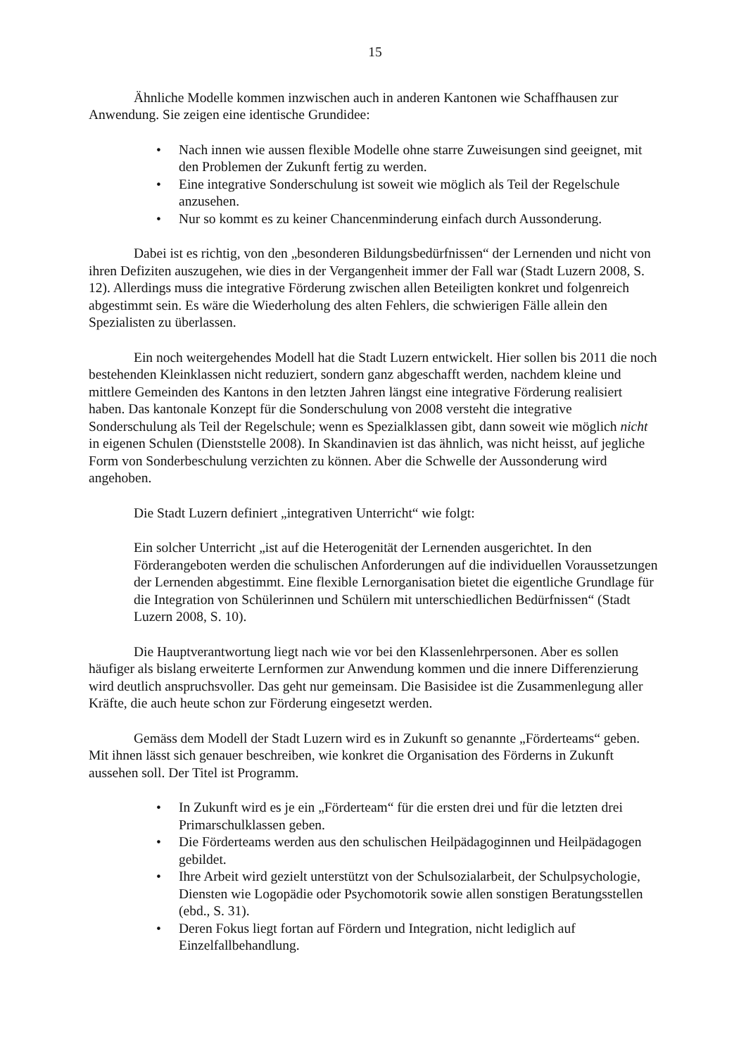15
Ähnliche Modelle kommen inzwischen auch in anderen Kantonen wie Schaffhausen zur Anwendung. Sie zeigen eine identische Grundidee:
• Nach innen wie aussen flexible Modelle ohne starre Zuweisungen sind geeignet, mit den Problemen der Zukunft fertig zu werden.
• Eine integrative Sonderschulung ist soweit wie möglich als Teil der Regelschule anzusehen.
• Nur so kommt es zu keiner Chancenminderung einfach durch Aussonderung.
Dabei ist es richtig, von den „besonderen Bildungsbedürfnissen“ der Lernenden und nicht von ihren Defiziten auszugehen, wie dies in der Vergangenheit immer der Fall war (Stadt Luzern 2008, S. 12). Allerdings muss die integrative Förderung zwischen allen Beteiligten konkret und folgenreich abgestimmt sein. Es wäre die Wiederholung des alten Fehlers, die schwierigen Fälle allein den Spezialisten zu überlassen.
Ein noch weitergehendes Modell hat die Stadt Luzern entwickelt. Hier sollen bis 2011 die noch bestehenden Kleinklassen nicht reduziert, sondern ganz abgeschafft werden, nachdem kleine und mittlere Gemeinden des Kantons in den letzten Jahren längst eine integrative Förderung realisiert haben. Das kantonale Konzept für die Sonderschulung von 2008 versteht die integrative Sonderschulung als Teil der Regelschule; wenn es Spezialklassen gibt, dann soweit wie möglich nicht in eigenen Schulen (Dienststelle 2008). In Skandinavien ist das ähnlich, was nicht heisst, auf jegliche Form von Sonderbeschulung verzichten zu können. Aber die Schwelle der Aussonderung wird angehoben.
Die Stadt Luzern definiert „integrativen Unterricht“ wie folgt:
Ein solcher Unterricht „ist auf die Heterogenität der Lernenden ausgerichtet. In den Förderangeboten werden die schulischen Anforderungen auf die individuellen Voraussetzungen der Lernenden abgestimmt. Eine flexible Lernorganisation bietet die eigentliche Grundlage für die Integration von Schülerinnen und Schülern mit unterschiedlichen Bedürfnissen“ (Stadt Luzern 2008, S. 10).
Die Hauptverantwortung liegt nach wie vor bei den Klassenlehrpersonen. Aber es sollen häufiger als bislang erweiterte Lernformen zur Anwendung kommen und die innere Differenzierung wird deutlich anspruchsvoller. Das geht nur gemeinsam. Die Basisidee ist die Zusammenlegung aller Kräfte, die auch heute schon zur Förderung eingesetzt werden.
Gemäss dem Modell der Stadt Luzern wird es in Zukunft so genannte „Förderteams“ geben. Mit ihnen lässt sich genauer beschreiben, wie konkret die Organisation des Förderns in Zukunft aussehen soll. Der Titel ist Programm.
• In Zukunft wird es je ein „Förderteam“ für die ersten drei und für die letzten drei Primarschulklassen geben.
• Die Förderteams werden aus den schulischen Heilpädagoginnen und Heilpädagogen gebildet.
• Ihre Arbeit wird gezielt unterstützt von der Schulsozialarbeit, der Schulpsychologie, Diensten wie Logopädie oder Psychomotorik sowie allen sonstigen Beratungsstellen (ebd., S. 31).
• Deren Fokus liegt fortan auf Fördern und Integration, nicht lediglich auf Einzelfallbehandlung.